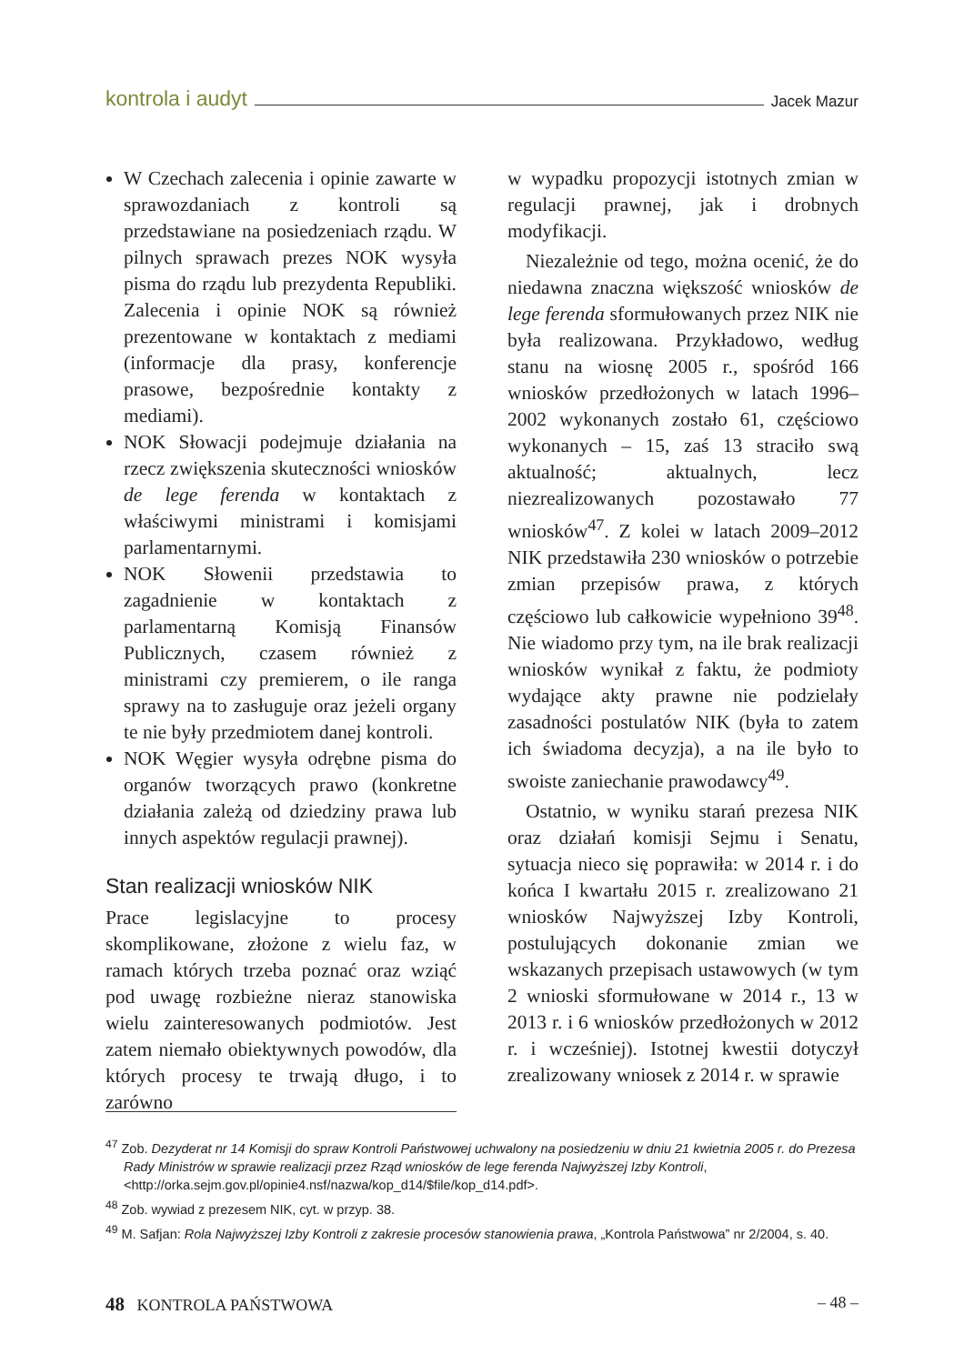kontrola i audyt Jacek Mazur
W Czechach zalecenia i opinie zawarte w sprawozdaniach z kontroli są przedstawiane na posiedzeniach rządu. W pilnych sprawach prezes NOK wysyła pisma do rządu lub prezydenta Republiki. Zalecenia i opinie NOK są również prezentowane w kontaktach z mediami (informacje dla prasy, konferencje prasowe, bezpośrednie kontakty z mediami).
NOK Słowacji podejmuje działania na rzecz zwiększenia skuteczności wniosków de lege ferenda w kontaktach z właściwymi ministrami i komisjami parlamentarnymi.
NOK Słowenii przedstawia to zagadnienie w kontaktach z parlamentarną Komisją Finansów Publicznych, czasem również z ministrami czy premierem, o ile ranga sprawy na to zasługuje oraz jeżeli organy te nie były przedmiotem danej kontroli.
NOK Węgier wysyła odrębne pisma do organów tworzących prawo (konkretne działania zależą od dziedziny prawa lub innych aspektów regulacji prawnej).
Stan realizacji wniosków NIK
Prace legislacyjne to procesy skomplikowane, złożone z wielu faz, w ramach których trzeba poznać oraz wziąć pod uwagę rozbieżne nieraz stanowiska wielu zainteresowanych podmiotów. Jest zatem niemało obiektywnych powodów, dla których procesy te trwają długo, i to zarówno
w wypadku propozycji istotnych zmian w regulacji prawnej, jak i drobnych modyfikacji.
Niezależnie od tego, można ocenić, że do niedawna znaczna większość wniosków de lege ferenda sformułowanych przez NIK nie była realizowana. Przykładowo, według stanu na wiosnę 2005 r., spośród 166 wniosków przedłożonych w latach 1996–2002 wykonanych zostało 61, częściowo wykonanych – 15, zaś 13 straciło swą aktualność; aktualnych, lecz niezrealizowanych pozostawało 77 wniosków<sup>47</sup>. Z kolei w latach 2009–2012 NIK przedstawiła 230 wniosków o potrzebie zmian przepisów prawa, z których częściowo lub całkowicie wypełniono 39<sup>48</sup>. Nie wiadomo przy tym, na ile brak realizacji wniosków wynikał z faktu, że podmioty wydające akty prawne nie podzielały zasadności postulatów NIK (była to zatem ich świadoma decyzja), a na ile było to swoiste zaniechanie prawodawcy<sup>49</sup>.
Ostatnio, w wyniku starań prezesa NIK oraz działań komisji Sejmu i Senatu, sytuacja nieco się poprawiła: w 2014 r. i do końca I kwartału 2015 r. zrealizowano 21 wniosków Najwyższej Izby Kontroli, postulujących dokonanie zmian we wskazanych przepisach ustawowych (w tym 2 wnioski sformułowane w 2014 r., 13 w 2013 r. i 6 wniosków przedłożonych w 2012 r. i wcześniej). Istotnej kwestii dotyczył zrealizowany wniosek z 2014 r. w sprawie
<sup>47</sup> Zob. Dezyderat nr 14 Komisji do spraw Kontroli Państwowej uchwalony na posiedzeniu w dniu 21 kwietnia 2005 r. do Prezesa Rady Ministrów w sprawie realizacji przez Rząd wniosków de lege ferenda Najwyższej Izby Kontroli, <http://orka.sejm.gov.pl/opinie4.nsf/nazwa/kop_d14/$file/kop_d14.pdf>.
<sup>48</sup> Zob. wywiad z prezesem NIK, cyt. w przyp. 38.
<sup>49</sup> M. Safjan: Rola Najwyższej Izby Kontroli z zakresie procesów stanowienia prawa, „Kontrola Państwowa” nr 2/2004, s. 40.
48 KONTROLA PAŃSTWOWA – 48 –